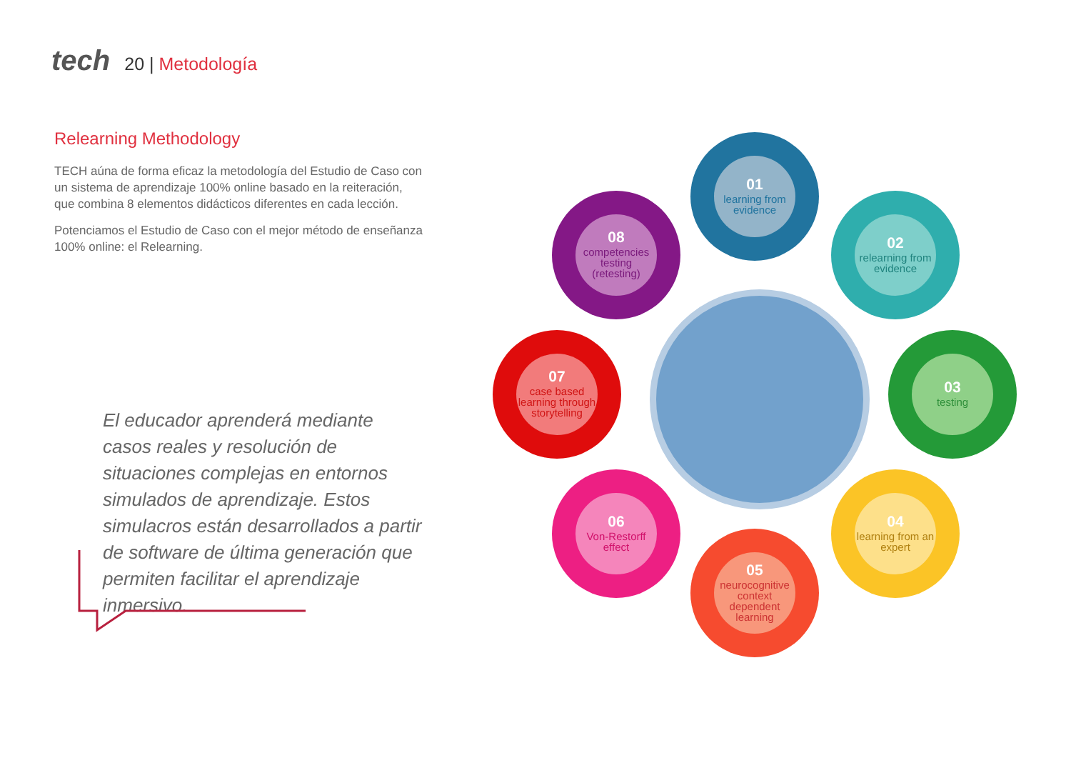tech 20 | Metodología
Relearning Methodology
TECH aúna de forma eficaz la metodología del Estudio de Caso con un sistema de aprendizaje 100% online basado en la reiteración, que combina 8 elementos didácticos diferentes en cada lección.
Potenciamos el Estudio de Caso con el mejor método de enseñanza 100% online: el Relearning.
El educador aprenderá mediante casos reales y resolución de situaciones complejas en entornos simulados de aprendizaje. Estos simulacros están desarrollados a partir de software de última generación que permiten facilitar el aprendizaje inmersivo.
01
learning from evidence
02
relearning from evidence
03
testing
04
learning from an expert
05
neurocognitive context dependent learning
06
Von-Restorff effect
07
case based learning through storytelling
08
competencies testing (retesting)